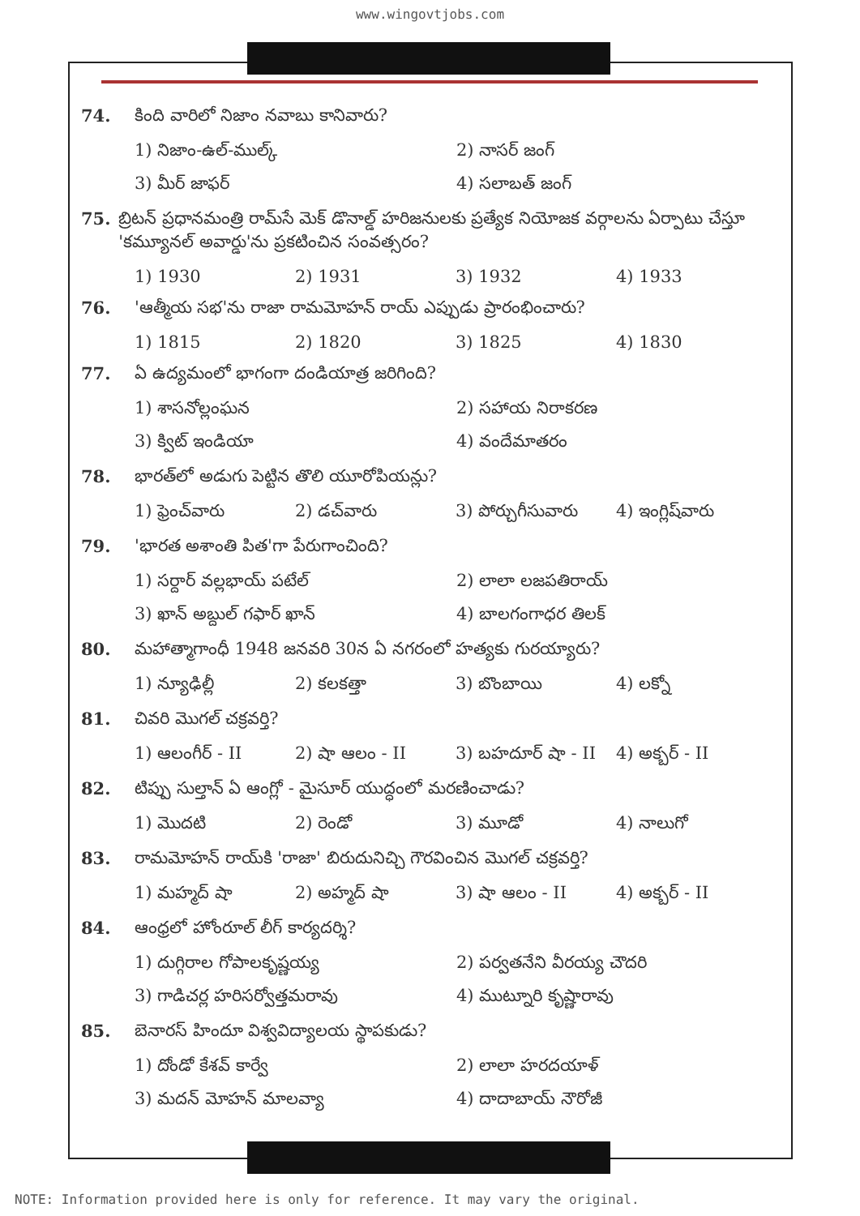www.wingovtjobs.com
74. కింది వారిలో నిజాం నవాబు కానివారు?
1) నిజాం-ఉల్-ముల్క్ 2) నాసర్ జంగ్ 3) మీర్ జాఫర్ 4) సలాబత్ జంగ్
75. బ్రిటన్ ప్రధానమంత్రి రామ్‌సే మెక్ డొనాల్డ్ హరిజనులకు ప్రత్యేక నియోజక వర్గాలను ఏర్పాటు చేస్తూ 'కమ్యూనల్ అవార్డు'ను ప్రకటించిన సంవత్సరం?
1) 1930 2) 1931 3) 1932 4) 1933
76. 'ఆత్మీయ సభ'ను రాజా రామమోహన్ రాయ్ ఎప్పుడు ప్రారంభించారు?
1) 1815 2) 1820 3) 1825 4) 1830
77. ఏ ఉద్యమంలో భాగంగా దండియాత్ర జరిగింది?
1) శాసనోల్లంఘన 2) సహాయ నిరాకరణ 3) క్విట్ ఇండియా 4) వందేమాతరం
78. భారత్‌లో అడుగు పెట్టిన తొలి యూరోపియన్లు?
1) ఫ్రెంచ్‌వారు 2) డచ్‌వారు 3) పోర్చుగీసువారు 4) ఇంగ్లిష్‌వారు
79. 'భారత అశాంతి పిత'గా పేరుగాంచింది?
1) సర్దార్ వల్లభాయ్ పటేల్ 2) లాలా లజపతిరాయ్ 3) ఖాన్ అబ్దుల్ గఫార్ ఖాన్ 4) బాలగంగాధర తిలక్
80. మహాత్మాగాంధీ 1948 జనవరి 30న ఏ నగరంలో హత్యకు గురయ్యారు?
1) న్యూఢిల్లీ 2) కలకత్తా 3) బొంబాయి 4) లక్నో
81. చివరి మొగల్ చక్రవర్తి?
1) ఆలంగీర్ - II 2) షా ఆలం - II 3) బహదూర్ షా - II 4) అక్బర్ - II
82. టిప్పు సుల్తాన్ ఏ ఆంగ్లో - మైసూర్ యుద్ధంలో మరణించాడు?
1) మొదటి 2) రెండో 3) మూడో 4) నాలుగో
83. రామమోహన్ రాయ్‌కి 'రాజా' బిరుదునిచ్చి గౌరవించిన మొగల్ చక్రవర్తి?
1) మహ్మద్ షా 2) అహ్మద్ షా 3) షా ఆలం - II 4) అక్బర్ - II
84. ఆంధ్రలో హోంరూల్ లీగ్ కార్యదర్శి?
1) దుగ్గిరాల గోపాలకృష్ణయ్య 2) పర్వతనేని వీరయ్య చౌదరి 3) గాడిచర్ల హరిసర్వోత్తమరావు 4) ముట్నూరి కృష్ణారావు
85. బెనారస్ హిందూ విశ్వవిద్యాలయ స్థాపకుడు?
1) దోండో కేశవ్ కార్వే 2) లాలా హరదయాళ్ 3) మదన్ మోహన్ మాలవ్యా 4) దాదాబాయ్ నౌరోజీ
NOTE: Information provided here is only for reference. It may vary the original.